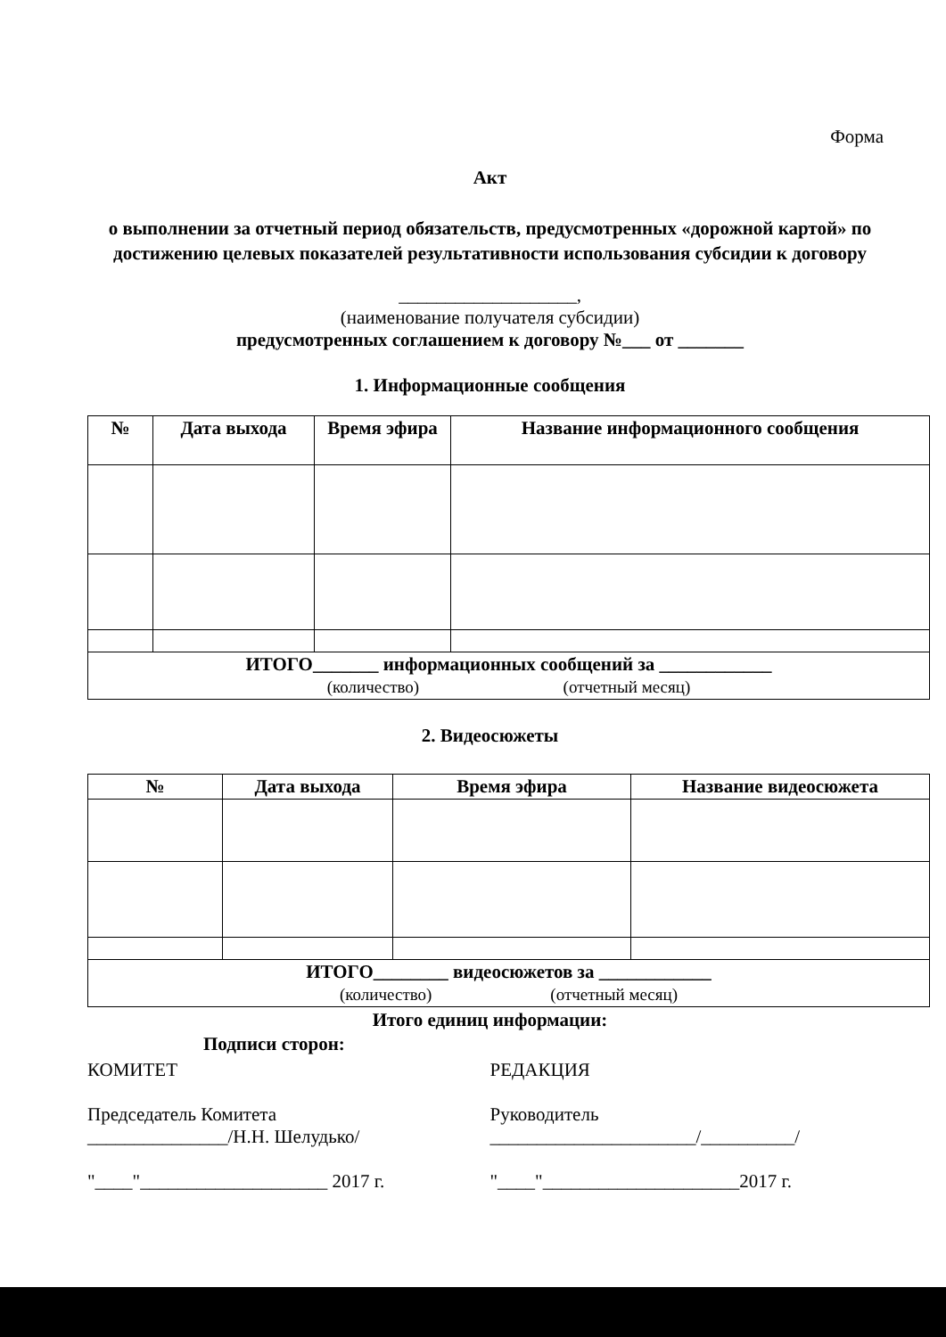Форма
Акт
о выполнении за отчетный период обязательств, предусмотренных «дорожной картой» по достижению целевых показателей результативности использования субсидии к договору
___________________,
(наименование получателя субсидии)
предусмотренных соглашением к договору №___ от _______
1. Информационные сообщения
| № | Дата выхода | Время эфира | Название информационного сообщения |
| --- | --- | --- | --- |
| ИТОГО_______ информационных сообщений за ____________ (количество) (отчетный месяц) | | | |
2. Видеосюжеты
| № | Дата выхода | Время эфира | Название видеосюжета |
| --- | --- | --- | --- |
| ИТОГО________ видеосюжетов за ____________ (количество) (отчетный месяц) | | | |
Итого единиц информации:
Подписи сторон:
КОМИТЕТ
Председатель Комитета
_______________/Н.Н. Шелудько/
"____"____________________ 2017 г.
РЕДАКЦИЯ
Руководитель
______________________/__________/
"____"_____________________2017 г.